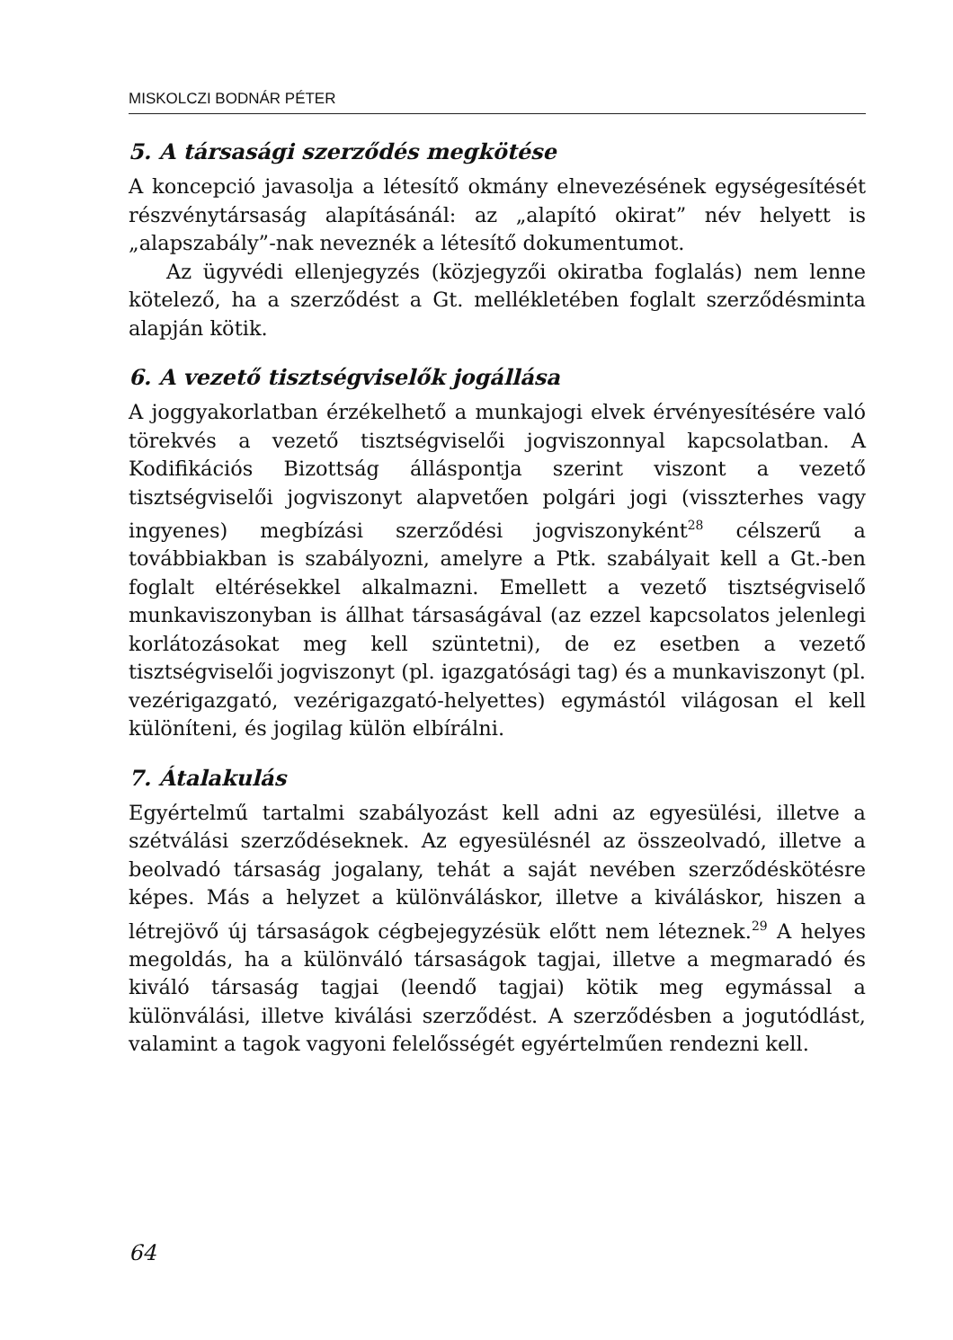MISKOLCZI BODNÁR PÉTER
5. A társasági szerződés megkötése
A koncepció javasolja a létesítő okmány elnevezésének egységesítését részvénytársaság alapításánál: az „alapító okirat” név helyett is „alapszabály”-nak neveznék a létesítő dokumentumot.
Az ügyvédi ellenjegyzés (közjegyzői okiratba foglalás) nem lenne kötelező, ha a szerződést a Gt. mellékletében foglalt szerződésminta alapján kötik.
6. A vezető tisztségviselők jogállása
A joggyakorlatban érzékelhető a munkajogi elvek érvényesítésére való törekvés a vezető tisztségviselői jogviszonnyal kapcsolatban. A Kodifikációs Bizottság álláspontja szerint viszont a vezető tisztségviselői jogviszonyt alapvetően polgári jogi (visszterhes vagy ingyenes) megbízási szerződési jogviszonyként<sup>28</sup> célszerű a továbbiakban is szabályozni, amelyre a Ptk. szabályait kell a Gt.-ben foglalt eltérésekkel alkalmazni. Emellett a vezető tisztségviselő munkaviszonyban is állhat társaságával (az ezzel kapcsolatos jelenlegi korlátozásokat meg kell szüntetni), de ez esetben a vezető tisztségviselői jogviszonyt (pl. igazgatósági tag) és a munkaviszonyt (pl. vezérigazgató, vezérigazgató-helyettes) egymástól világosan el kell különíteni, és jogilag külön elbírálni.
7. Átalakulás
Egyértelmű tartalmi szabályozást kell adni az egyesülési, illetve a szétválási szerződéseknek. Az egyesülésnél az összeolvadó, illetve a beolvadó társaság jogalany, tehát a saját nevében szerződéskötésre képes. Más a helyzet a különváláskor, illetve a kiváláskor, hiszen a létrejövő új társaságok cégbejegyzésük előtt nem léteznek.<sup>29</sup> A helyes megoldás, ha a különváló társaságok tagjai, illetve a megmaradó és kiváló társaság tagjai (leendő tagjai) kötik meg egymással a különválási, illetve kiválási szerződést. A szerződésben a jogutódlást, valamint a tagok vagyoni felelősségét egyértelműen rendezni kell.
64